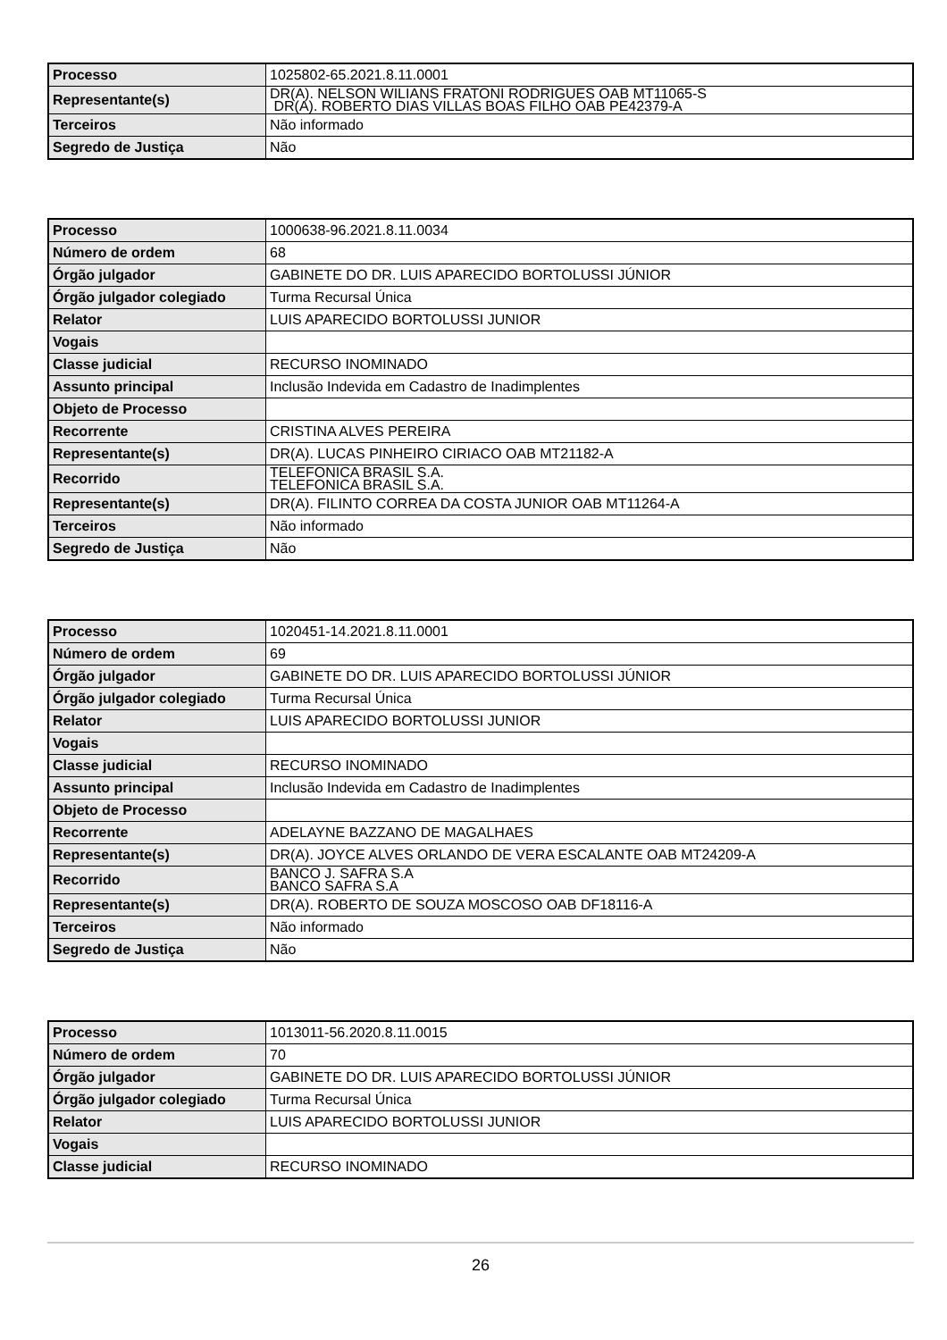| Processo | 1025802-65.2021.8.11.0001 |
| Representante(s) | DR(A). NELSON WILIANS FRATONI RODRIGUES OAB MT11065-S DR(A). ROBERTO DIAS VILLAS BOAS FILHO OAB PE42379-A |
| Terceiros | Não informado |
| Segredo de Justiça | Não |
| Processo | 1000638-96.2021.8.11.0034 |
| Número de ordem | 68 |
| Órgão julgador | GABINETE DO DR. LUIS APARECIDO BORTOLUSSI JÚNIOR |
| Órgão julgador colegiado | Turma Recursal Única |
| Relator | LUIS APARECIDO BORTOLUSSI JUNIOR |
| Vogais | |
| Classe judicial | RECURSO INOMINADO |
| Assunto principal | Inclusão Indevida em Cadastro de Inadimplentes |
| Objeto de Processo | |
| Recorrente | CRISTINA ALVES PEREIRA |
| Representante(s) | DR(A). LUCAS PINHEIRO CIRIACO OAB MT21182-A |
| Recorrido | TELEFONICA BRASIL S.A. TELEFONICA BRASIL S.A. |
| Representante(s) | DR(A). FILINTO CORREA DA COSTA JUNIOR OAB MT11264-A |
| Terceiros | Não informado |
| Segredo de Justiça | Não |
| Processo | 1020451-14.2021.8.11.0001 |
| Número de ordem | 69 |
| Órgão julgador | GABINETE DO DR. LUIS APARECIDO BORTOLUSSI JÚNIOR |
| Órgão julgador colegiado | Turma Recursal Única |
| Relator | LUIS APARECIDO BORTOLUSSI JUNIOR |
| Vogais | |
| Classe judicial | RECURSO INOMINADO |
| Assunto principal | Inclusão Indevida em Cadastro de Inadimplentes |
| Objeto de Processo | |
| Recorrente | ADELAYNE BAZZANO DE MAGALHAES |
| Representante(s) | DR(A). JOYCE ALVES ORLANDO DE VERA ESCALANTE OAB MT24209-A |
| Recorrido | BANCO J. SAFRA S.A BANCO SAFRA S.A |
| Representante(s) | DR(A). ROBERTO DE SOUZA MOSCOSO OAB DF18116-A |
| Terceiros | Não informado |
| Segredo de Justiça | Não |
| Processo | 1013011-56.2020.8.11.0015 |
| Número de ordem | 70 |
| Órgão julgador | GABINETE DO DR. LUIS APARECIDO BORTOLUSSI JÚNIOR |
| Órgão julgador colegiado | Turma Recursal Única |
| Relator | LUIS APARECIDO BORTOLUSSI JUNIOR |
| Vogais | |
| Classe judicial | RECURSO INOMINADO |
26